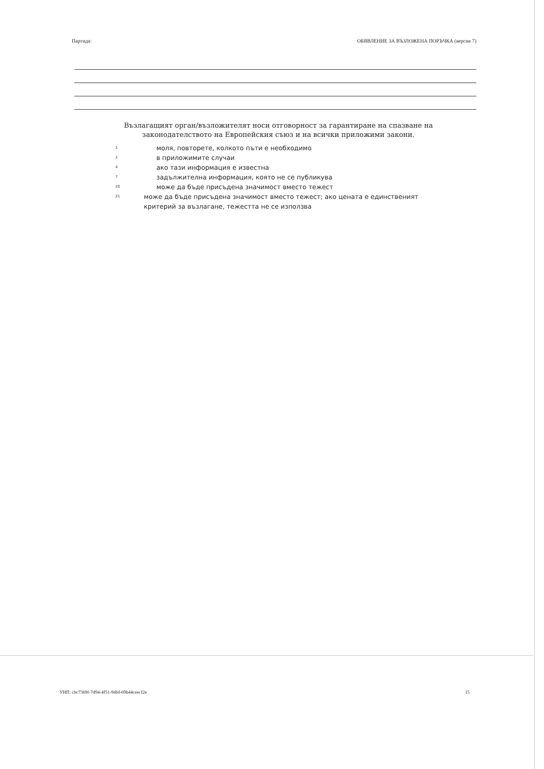Партида: ОБЯВЛЕНИЕ ЗА ВЪЗЛОЖЕНА ПОРЪЧКА (версия 7)
Възлагащият орган/възложителят носи отговорност за гарантиране на спазване на законодателството на Европейския съюз и на всички приложими закони.
1 моля, повторете, колкото пъти е необходимо
2 в приложимите случаи
4 ако тази информация е известна
7 задължителна информация, която не се публикува
20 може да бъде присъдена значимост вместо тежест
21 може да бъде присъдена значимост вместо тежест; ако цената е единственият критерий за възлагане, тежестта не се използва
УНП: cbc7369f-7d94-4f51-9dfd-69b44ceecf2e 15